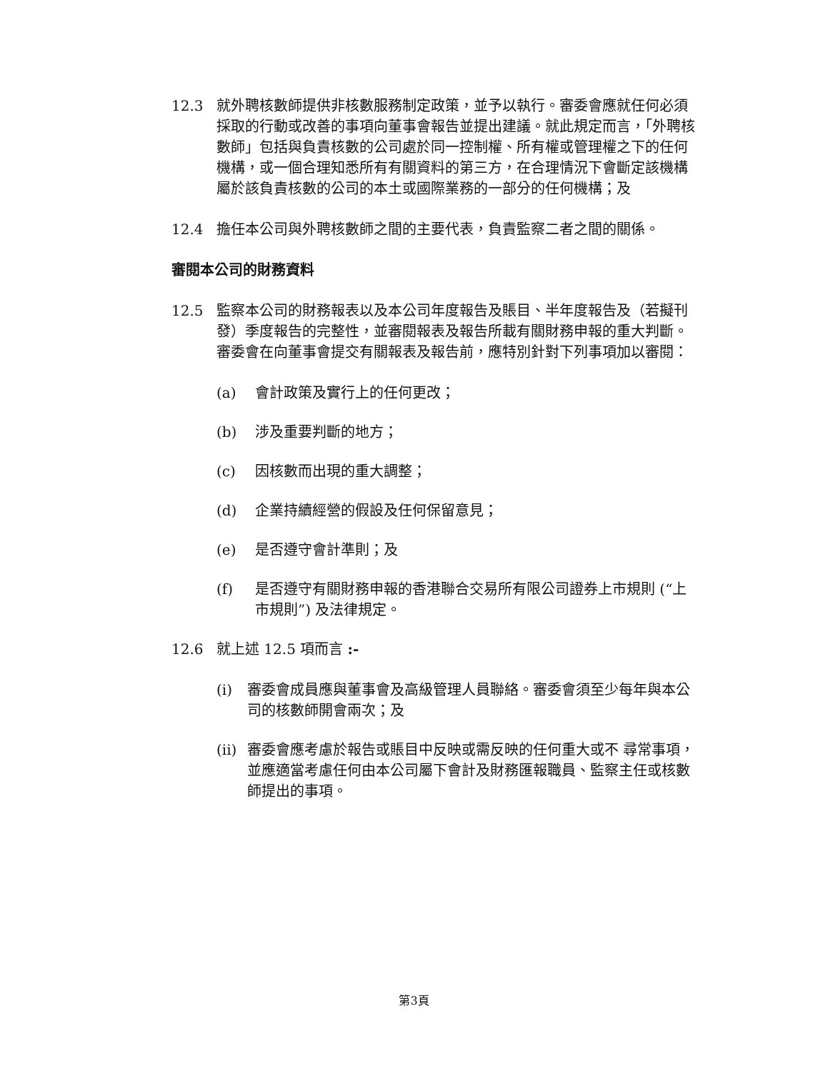12.3 就外聘核數師提供非核數服務制定政策，並予以執行。審委會應就任何必須採取的行動或改善的事項向董事會報告並提出建議。就此規定而言，「外聘核數師」包括與負責核數的公司處於同一控制權、所有權或管理權之下的任何機構，或一個合理知悉所有有關資料的第三方，在合理情況下會斷定該機構屬於該負責核數的公司的本土或國際業務的一部分的任何機構；及
12.4 擔任本公司與外聘核數師之間的主要代表，負責監察二者之間的關係。
審閱本公司的財務資料
12.5 監察本公司的財務報表以及本公司年度報告及賬目、半年度報告及（若擬刊發）季度報告的完整性，並審閱報表及報告所載有關財務申報的重大判斷。審委會在向董事會提交有關報表及報告前，應特別針對下列事項加以審閱：
(a) 會計政策及實行上的任何更改；
(b) 涉及重要判斷的地方；
(c) 因核數而出現的重大調整；
(d) 企業持續經營的假設及任何保留意見；
(e) 是否遵守會計準則；及
(f) 是否遵守有關財務申報的香港聯合交易所有限公司證券上市規則 (“上市規則”) 及法律規定。
12.6 就上述 12.5 項而言 :-
(i) 審委會成員應與董事會及高級管理人員聯絡。審委會須至少每年與本公司的核數師開會兩次；及
(ii)
審委會應考慮於報告或賬目中反映或需反映的任何重大或不 尋常事項，並應適當考慮任何由本公司屬下會計及財務匯報職員、監察主任或核數師提出的事項。
第3頁